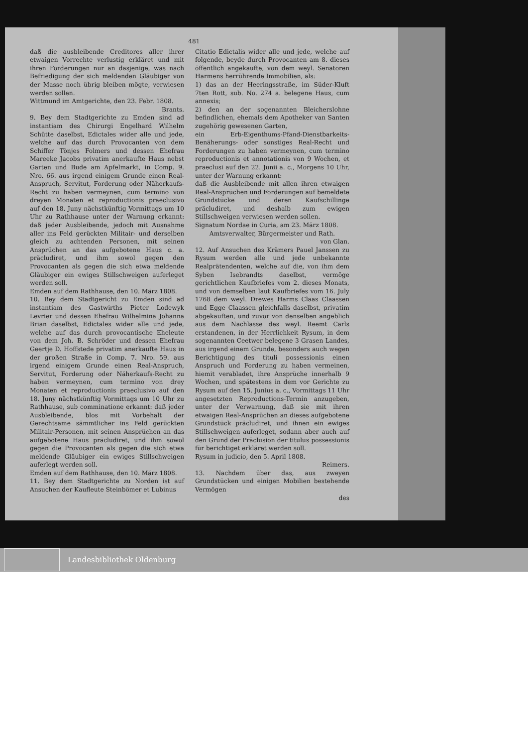481
daß die ausbleibende Creditores aller ihrer etwaigen Vorrechte verlustig erkläret und mit ihren Forderungen nur an dasjenige, was nach Befriedigung der sich meldenden Gläubiger von der Masse noch übrig bleiben mögte, verwiesen werden sollen.
Wittmund im Amtgerichte, den 23. Febr. 1808.
Brants.
9. Bey dem Stadtgerichte zu Emden sind ad instantiam des Chirurgi Engelhard Wilhelm Schütte daselbst, Edictales wider alle und jede, welche auf das durch Provocanten von dem Schiffer Tönjes Folmers und dessen Ehefrau Mareeke Jacobs privatim anerkaufte Haus nebst Garten und Bude am Apfelmarkt, in Comp. 9. Nro. 66. aus irgend einigem Grunde einen Real-Anspruch, Servitut, Forderung oder Näherkaufs-Recht zu haben vermeynen, cum termino von dreyen Monaten et reproductionis praeclusivo auf den 18. Juny nächstkünftig Vormittags um 10 Uhr zu Rathhause unter der Warnung erkannt: daß jeder Ausbleibende, jedoch mit Ausnahme aller ins Feld gerückten Militair- und derselben gleich zu achtenden Personen, mit seinen Ansprüchen an das aufgebotene Haus c. a. präcludiret, und ihm sowol gegen den Provocanten als gegen die sich etwa meldende Gläubiger ein ewiges Stillschweigen auferleget werden soll.
Emden auf dem Rathhause, den 10. März 1808.
10. Bey dem Stadtgericht zu Emden sind ad instantiam des Gastwirths Pieter Lodewyk Levrier und dessen Ehefrau Wilhelmina Johanna Brian daselbst, Edictales wider alle und jede, welche auf das durch provocantische Eheleute von dem Joh. B. Schröder und dessen Ehefrau Geertje D. Hoffstede privatim anerkaufte Haus in der großen Straße in Comp. 7. Nro. 59. aus irgend einigem Grunde einen Real-Anspruch, Servitut, Forderung oder Näherkaufs-Recht zu haben vermeynen, cum termino von drey Monaten et reproductionis praeclusivo auf den 18. Juny nächstkünftig Vormittags um 10 Uhr zu Rathhause, sub comminatione erkannt: daß jeder Ausbleibende, blos mit Vorbehalt der Gerechtsame sämmtlicher ins Feld gerückten Militair-Personen, mit seinen Ansprüchen an das aufgebotene Haus präcludiret, und ihm sowol gegen die Provocanten als gegen die sich etwa meldende Gläubiger ein ewiges Stillschweigen auferlegt werden soll.
Emden auf dem Rathhause, den 10. März 1808.
11. Bey dem Stadtgerichte zu Norden ist auf Ansuchen der Kaufleute Steinbömer et Lubinus
Citatio Edictalis wider alle und jede, welche auf folgende, beyde durch Provocanten am 8. dieses öffentlich angekaufte, von dem weyl. Senatoren Harmens herrührende Immobilien, als:
1) das an der Heeringsstraße, im Süder-Kluft 7ten Rott, sub. No. 274 a. belegene Haus, cum annexis;
2) den an der sogenannten Bleicherslohne befindlichen, ehemals dem Apotheker van Santen zugehörig gewesenen Garten,
ein Erb-Eigenthums-Pfand-Dienstbarkeits-Benäherungs- oder sonstiges Real-Recht und Forderungen zu haben vermeynen, cum termino reproductionis et annotationis von 9 Wochen, et praeclusi auf den 22. Junii a. c., Morgens 10 Uhr, unter der Warnung erkannt:
daß die Ausbleibende mit allen ihren etwaigen Real-Ansprüchen und Forderungen auf bemeldete Grundstücke und deren Kaufschillinge präcludiret, und deshalb zum ewigen Stillschweigen verwiesen werden sollen.
Signatum Nordae in Curia, am 23. März 1808.
Amtsverwalter, Bürgermeister und Rath.
von Glan.
12. Auf Ansuchen des Krämers Pauel Janssen zu Rysum werden alle und jede unbekannte Realprätendenten, welche auf die, von ihm dem Syben Isebrandts daselbst, vermöge gerichtlichen Kaufbriefes vom 2. dieses Monats, und von demselben laut Kaufbriefes vom 16. July 1768 dem weyl. Drewes Harms Claas Claassen und Egge Claassen gleichfalls daselbst, privatim abgekauften, und zuvor von denselben angeblich aus dem Nachlasse des weyl. Reemt Carls erstandenen, in der Herrlichkeit Rysum, in dem sogenannten Ceetwer belegene 3 Grasen Landes, aus irgend einem Grunde, besonders auch wegen Berichtigung des tituli possessionis einen Anspruch und Forderung zu haben vermeinen, hiemit verabladet, ihre Ansprüche innerhalb 9 Wochen, und spätestens in dem vor Gerichte zu Rysum auf den 15. Junius a. c., Vormittags 11 Uhr angesetzten Reproductions-Termin anzugeben, unter der Verwarnung, daß sie mit ihren etwaigen Real-Ansprüchen an dieses aufgebotene Grundstück präcludiret, und ihnen ein ewiges Stillschweigen auferleget, sodann aber auch auf den Grund der Präclusion der titulus possessionis für berichtiget erkläret werden soll.
Rysum in judicio, den 5. April 1808.
Reimers.
13. Nachdem über das, aus zweyen Grundstücken und einigen Mobilien bestehende Vermögen
des
Landesbibliothek Oldenburg